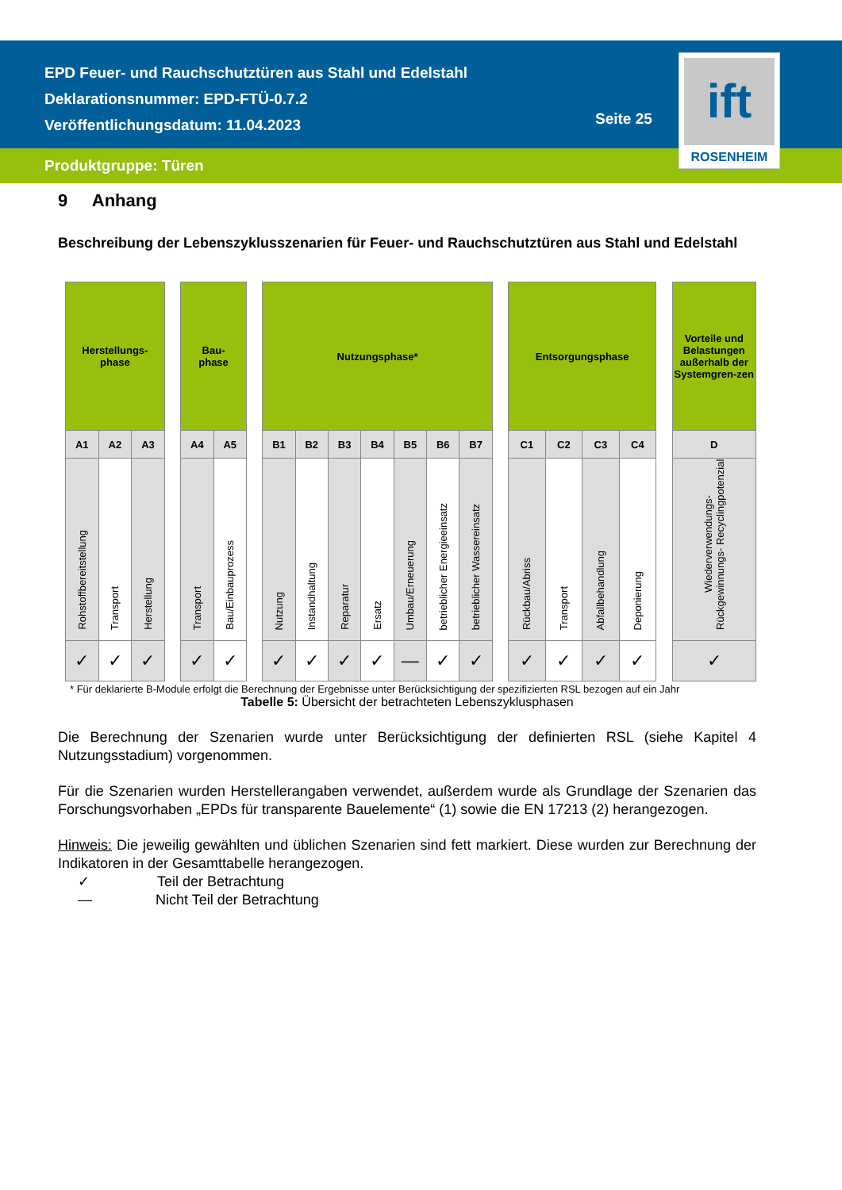EPD Feuer- und Rauchschutztüren aus Stahl und Edelstahl
Deklarationsnummer: EPD-FTÜ-0.7.2
Veröffentlichungsdatum: 11.04.2023
Seite 25
Produktgruppe: Türen
ift
ROSENHEIM
9 Anhang
Beschreibung der Lebenszyklusszenarien für Feuer- und Rauchschutztüren aus Stahl und Edelstahl
| Herstellungs- phase | | | | Bau- phase | | | Nutzungsphase* | | | | | | | | Entsorgungsphase | | | | | Vorteile und Belastungen außerhalb der Systemgren-zen |
| A1 | A2 | A3 | | A4 | A5 | | B1 | B2 | B3 | B4 | B5 | B6 | B7 | | C1 | C2 | C3 | C4 | | D |
| Rohstoffbereitstellung | Transport | Herstellung | | Transport | Bau/Einbauprozess | | Nutzung | Instandhaltung | Reparatur | Ersatz | Umbau/Erneuerung | betrieblicher Energieeinsatz | betrieblicher Wassereinsatz | | Rückbau/Abriss | Transport | Abfallbehandlung | Deponierung | | Wiederverwendungs- Rückgewinnungs- Recyclingpotenzial |
| ✓ | ✓ | ✓ | | ✓ | ✓ | | ✓ | ✓ | ✓ | ✓ | — | ✓ | ✓ | | ✓ | ✓ | ✓ | ✓ | | ✓ |
* Für deklarierte B-Module erfolgt die Berechnung der Ergebnisse unter Berücksichtigung der spezifizierten RSL bezogen auf ein Jahr
Tabelle 5: Übersicht der betrachteten Lebenszyklusphasen
Die Berechnung der Szenarien wurde unter Berücksichtigung der definierten RSL (siehe Kapitel 4 Nutzungsstadium) vorgenommen.
Für die Szenarien wurden Herstellerangaben verwendet, außerdem wurde als Grundlage der Szenarien das Forschungsvorhaben „EPDs für transparente Bauelemente“ (1) sowie die EN 17213 (2) herangezogen.
Hinweis: Die jeweilig gewählten und üblichen Szenarien sind fett markiert. Diese wurden zur Berechnung der Indikatoren in der Gesamttabelle herangezogen.
✓ Teil der Betrachtung
— Nicht Teil der Betrachtung